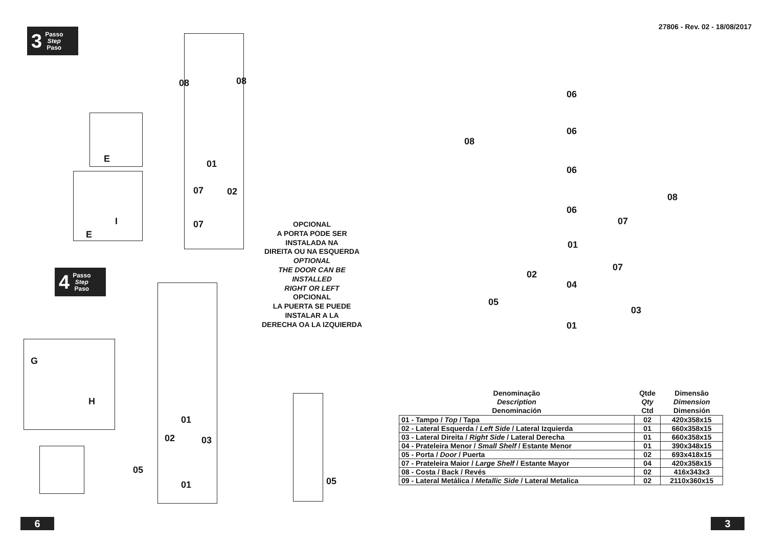3 Passo
Step
Paso
E
I
E
08 08
01
07 02
07
4 Passo
Step
Paso
G
H
01
02 03
05
01 05
OPCIONAL
A PORTA PODE SER
INSTALADA NA
DIREITA OU NA ESQUERDA
OPTIONAL
THE DOOR CAN BE
INSTALLED
RIGHT OR LEFT
OPCIONAL
LA PUERTA SE PUEDE
INSTALAR A LA
DERECHA OA LA IZQUIERDA
6
27806 - Rev. 02 - 18/08/2017
08
08
06
06
06
06
07
01
07
02
04
05
03
01
| Denominação Description Denominación | Qtde Qty Ctd | Dimensão Dimension Dimensión |
| --- | --- | --- |
| 01 - Tampo / Top / Tapa | 02 | 420x358x15 |
| 02 - Lateral Esquerda / Left Side / Lateral Izquierda | 01 | 660x358x15 |
| 03 - Lateral Direita / Right Side / Lateral Derecha | 01 | 660x358x15 |
| 04 - Prateleira Menor / Small Shelf / Estante Menor | 01 | 390x348x15 |
| 05 - Porta / Door / Puerta | 02 | 693x418x15 |
| 07 - Prateleira Maior / Large Shelf / Estante Mayor | 04 | 420x358x15 |
| 08 - Costa / Back / Revés | 02 | 416x343x3 |
| 09 - Lateral Metálica / Metallic Side / Lateral Metalica | 02 | 2110x360x15 |
3